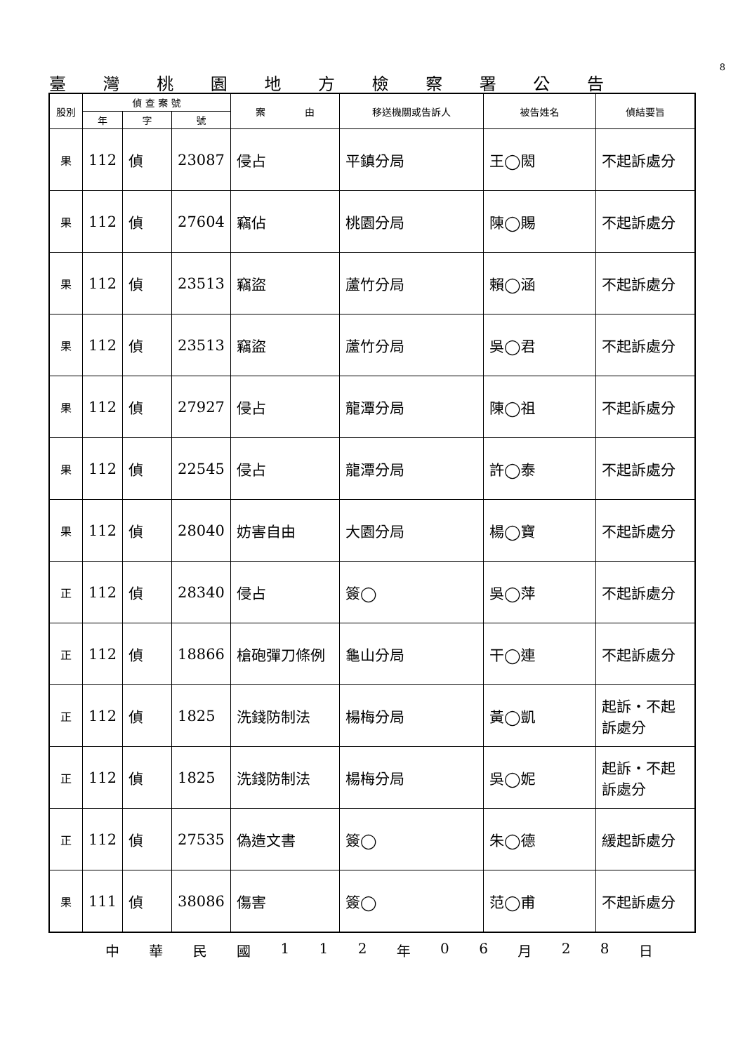8
臺灣桃園地方檢察署公告
| 股別 | 偵 查 案 號 | | | 案 由 | 移送機關或告訴人 | 被告姓名 | 偵結要旨 |
| --- | --- | --- | --- | --- | --- | --- | --- |
| | 年 | 字 | 號 | | | | |
| 果 | 112 | 偵 | 23087 | 侵占 | 平鎮分局 | 王◯閎 | 不起訴處分 |
| 果 | 112 | 偵 | 27604 | 竊佔 | 桃園分局 | 陳◯賜 | 不起訴處分 |
| 果 | 112 | 偵 | 23513 | 竊盜 | 蘆竹分局 | 賴◯涵 | 不起訴處分 |
| 果 | 112 | 偵 | 23513 | 竊盜 | 蘆竹分局 | 吳◯君 | 不起訴處分 |
| 果 | 112 | 偵 | 27927 | 侵占 | 龍潭分局 | 陳◯祖 | 不起訴處分 |
| 果 | 112 | 偵 | 22545 | 侵占 | 龍潭分局 | 許◯泰 | 不起訴處分 |
| 果 | 112 | 偵 | 28040 | 妨害自由 | 大園分局 | 楊◯寶 | 不起訴處分 |
| 正 | 112 | 偵 | 28340 | 侵占 | 簽◯ | 吳◯萍 | 不起訴處分 |
| 正 | 112 | 偵 | 18866 | 槍砲彈刀條例 | 龜山分局 | 干◯連 | 不起訴處分 |
| 正 | 112 | 偵 | 1825 | 洗錢防制法 | 楊梅分局 | 黃◯凱 | 起訴・不起訴處分 |
| 正 | 112 | 偵 | 1825 | 洗錢防制法 | 楊梅分局 | 吳◯妮 | 起訴・不起訴處分 |
| 正 | 112 | 偵 | 27535 | 偽造文書 | 簽◯ | 朱◯德 | 緩起訴處分 |
| 果 | 111 | 偵 | 38086 | 傷害 | 簽◯ | 范◯甫 | 不起訴處分 |
中華民國 112 年 06 月 28 日